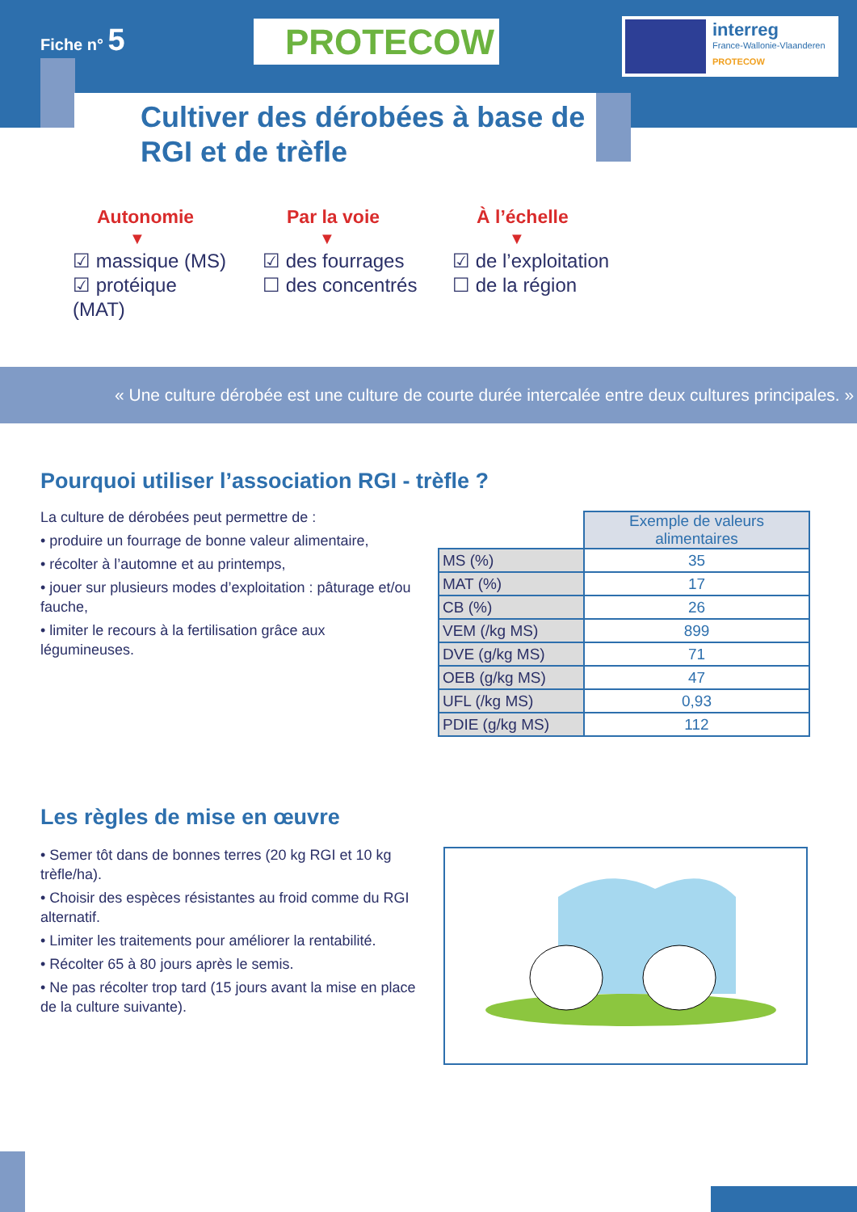Fiche n° 5 PROTECOW
interreg
France-Wallonie-Vlaanderen
PROTECOW
Cultiver des dérobées à base de RGI et de trèfle
Autonomie
▼
☑ massique (MS)
☑ protéique (MAT)
Par la voie
▼
☑ des fourrages
☐ des concentrés
À l’échelle
▼
☑ de l’exploitation
☐ de la région
« Une culture dérobée est une culture de courte durée intercalée entre deux cultures principales. »
Pourquoi utiliser l’association RGI - trèfle ?
La culture de dérobées peut permettre de :
• produire un fourrage de bonne valeur alimentaire,
• récolter à l’automne et au printemps,
• jouer sur plusieurs modes d’exploitation : pâturage et/ou fauche,
• limiter le recours à la fertilisation grâce aux légumineuses.
| | Exemple de valeurs alimentaires |
| MS (%) | 35 |
| MAT (%) | 17 |
| CB (%) | 26 |
| VEM (/kg MS) | 899 |
| DVE (g/kg MS) | 71 |
| OEB (g/kg MS) | 47 |
| UFL (/kg MS) | 0,93 |
| PDIE (g/kg MS) | 112 |
Les règles de mise en œuvre
• Semer tôt dans de bonnes terres (20 kg RGI et 10 kg trèfle/ha).
• Choisir des espèces résistantes au froid comme du RGI alternatif.
• Limiter les traitements pour améliorer la rentabilité.
• Récolter 65 à 80 jours après le semis.
• Ne pas récolter trop tard (15 jours avant la mise en place de la culture suivante).